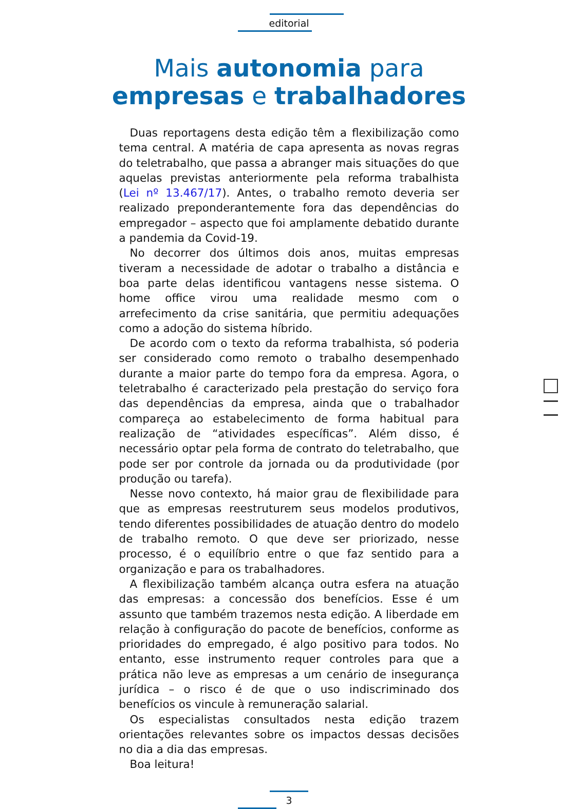editorial
Mais autonomia para
empresas e trabalhadores
Duas reportagens desta edição têm a flexibilização como tema central. A matéria de capa apresenta as novas regras do teletrabalho, que passa a abranger mais situações do que aquelas previstas anteriormente pela reforma trabalhista (Lei nº 13.467/17). Antes, o trabalho remoto deveria ser realizado preponderantemente fora das dependências do empregador – aspecto que foi amplamente debatido durante a pandemia da Covid-19.
No decorrer dos últimos dois anos, muitas empresas tiveram a necessidade de adotar o trabalho a distância e boa parte delas identificou vantagens nesse sistema. O home office virou uma realidade mesmo com o arrefecimento da crise sanitária, que permitiu adequações como a adoção do sistema híbrido.
De acordo com o texto da reforma trabalhista, só poderia ser considerado como remoto o trabalho desempenhado durante a maior parte do tempo fora da empresa. Agora, o teletrabalho é caracterizado pela prestação do serviço fora das dependências da empresa, ainda que o trabalhador compareça ao estabelecimento de forma habitual para realização de “atividades específicas”. Além disso, é necessário optar pela forma de contrato do teletrabalho, que pode ser por controle da jornada ou da produtividade (por produção ou tarefa).
Nesse novo contexto, há maior grau de flexibilidade para que as empresas reestruturem seus modelos produtivos, tendo diferentes possibilidades de atuação dentro do modelo de trabalho remoto. O que deve ser priorizado, nesse processo, é o equilíbrio entre o que faz sentido para a organização e para os trabalhadores.
A flexibilização também alcança outra esfera na atuação das empresas: a concessão dos benefícios. Esse é um assunto que também trazemos nesta edição. A liberdade em relação à configuração do pacote de benefícios, conforme as prioridades do empregado, é algo positivo para todos. No entanto, esse instrumento requer controles para que a prática não leve as empresas a um cenário de insegurança jurídica – o risco é de que o uso indiscriminado dos benefícios os vincule à remuneração salarial.
Os especialistas consultados nesta edição trazem orientações relevantes sobre os impactos dessas decisões no dia a dia das empresas.
Boa leitura!
3